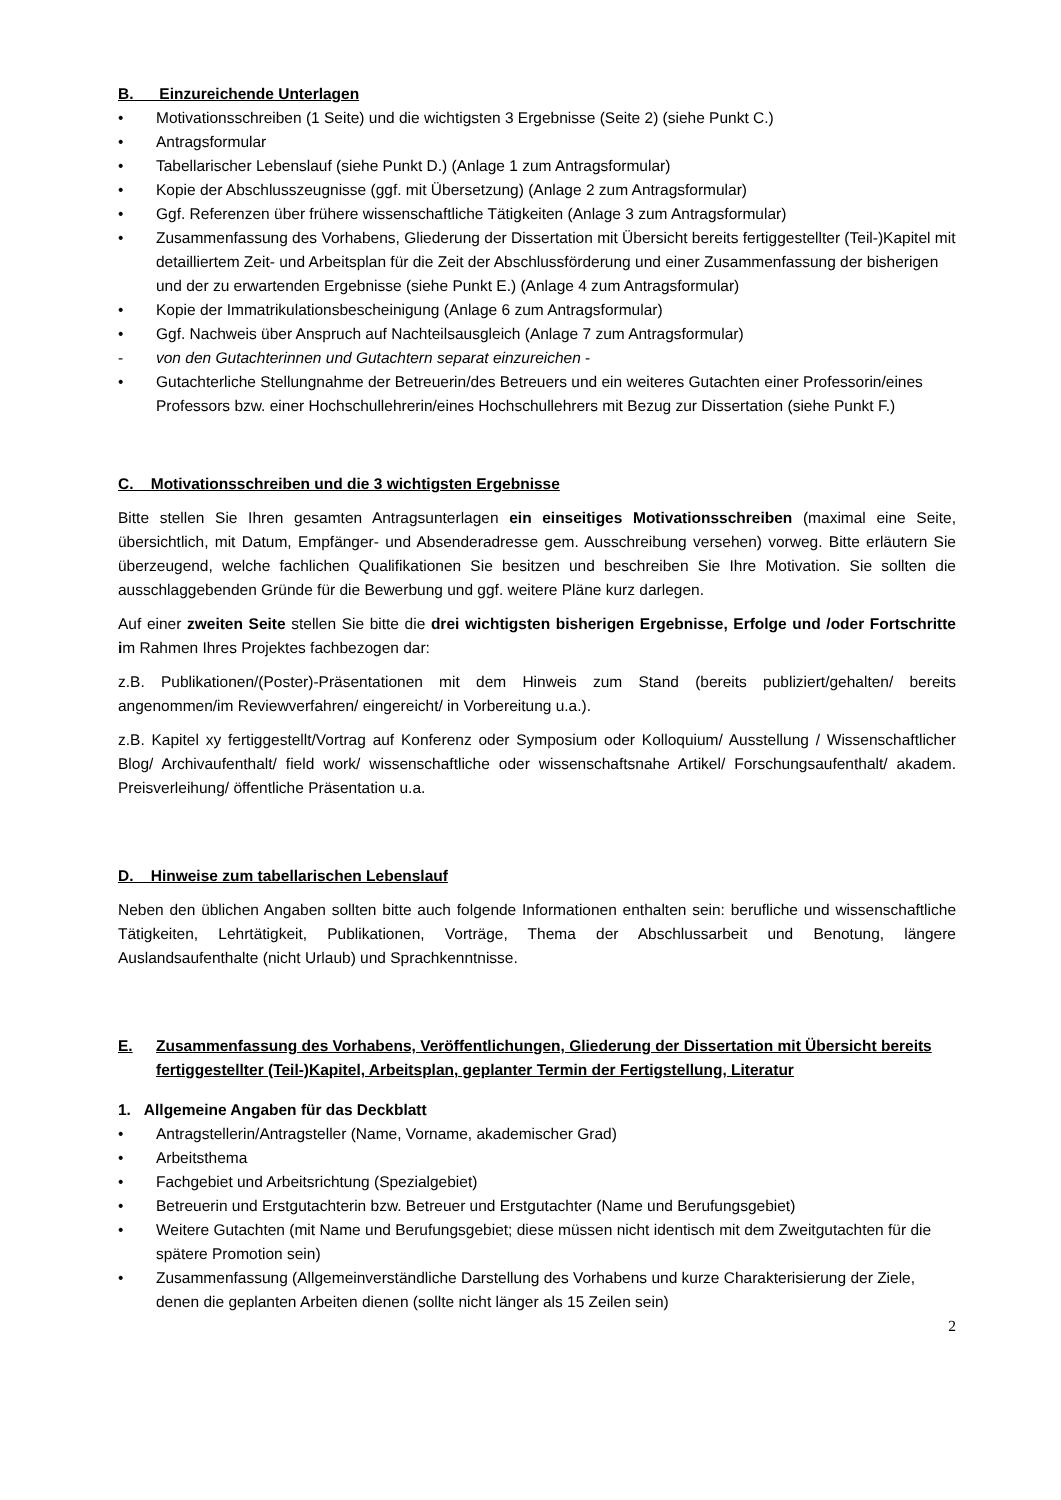B. Einzureichende Unterlagen
• Motivationsschreiben (1 Seite) und die wichtigsten 3 Ergebnisse (Seite 2) (siehe Punkt C.)
• Antragsformular
• Tabellarischer Lebenslauf (siehe Punkt D.) (Anlage 1 zum Antragsformular)
• Kopie der Abschlusszeugnisse (ggf. mit Übersetzung) (Anlage 2 zum Antragsformular)
• Ggf. Referenzen über frühere wissenschaftliche Tätigkeiten (Anlage 3 zum Antragsformular)
• Zusammenfassung des Vorhabens, Gliederung der Dissertation mit Übersicht bereits fertiggestellter (Teil-)Kapitel mit detailliertem Zeit- und Arbeitsplan für die Zeit der Abschlussförderung und einer Zusammenfassung der bisherigen und der zu erwartenden Ergebnisse (siehe Punkt E.) (Anlage 4 zum Antragsformular)
• Kopie der Immatrikulationsbescheinigung (Anlage 6 zum Antragsformular)
• Ggf. Nachweis über Anspruch auf Nachteilsausgleich (Anlage 7 zum Antragsformular)
- von den Gutachterinnen und Gutachtern separat einzureichen -
• Gutachterliche Stellungnahme der Betreuerin/des Betreuers und ein weiteres Gutachten einer Professorin/eines Professors bzw. einer Hochschullehrerin/eines Hochschullehrers mit Bezug zur Dissertation (siehe Punkt F.)
C. Motivationsschreiben und die 3 wichtigsten Ergebnisse
Bitte stellen Sie Ihren gesamten Antragsunterlagen ein einseitiges Motivationsschreiben (maximal eine Seite, übersichtlich, mit Datum, Empfänger- und Absenderadresse gem. Ausschreibung versehen) vorweg. Bitte erläutern Sie überzeugend, welche fachlichen Qualifikationen Sie besitzen und beschreiben Sie Ihre Motivation. Sie sollten die ausschlaggebenden Gründe für die Bewerbung und ggf. weitere Pläne kurz darlegen.
Auf einer zweiten Seite stellen Sie bitte die drei wichtigsten bisherigen Ergebnisse, Erfolge und /oder Fortschritte im Rahmen Ihres Projektes fachbezogen dar:
z.B. Publikationen/(Poster)-Präsentationen mit dem Hinweis zum Stand (bereits publiziert/gehalten/ bereits angenommen/im Reviewverfahren/ eingereicht/ in Vorbereitung u.a.).
z.B. Kapitel xy fertiggestellt/Vortrag auf Konferenz oder Symposium oder Kolloquium/ Ausstellung / Wissenschaftlicher Blog/ Archivaufenthalt/ field work/ wissenschaftliche oder wissenschaftsnahe Artikel/ Forschungsaufenthalt/ akadem. Preisverleihung/ öffentliche Präsentation u.a.
D. Hinweise zum tabellarischen Lebenslauf
Neben den üblichen Angaben sollten bitte auch folgende Informationen enthalten sein: berufliche und wissenschaftliche Tätigkeiten, Lehrtätigkeit, Publikationen, Vorträge, Thema der Abschlussarbeit und Benotung, längere Auslandsaufenthalte (nicht Urlaub) und Sprachkenntnisse.
E. Zusammenfassung des Vorhabens, Veröffentlichungen, Gliederung der Dissertation mit Übersicht bereits fertiggestellter (Teil-)Kapitel, Arbeitsplan, geplanter Termin der Fertigstellung, Literatur
1. Allgemeine Angaben für das Deckblatt
• Antragstellerin/Antragsteller (Name, Vorname, akademischer Grad)
• Arbeitsthema
• Fachgebiet und Arbeitsrichtung (Spezialgebiet)
• Betreuerin und Erstgutachterin bzw. Betreuer und Erstgutachter (Name und Berufungsgebiet)
• Weitere Gutachten (mit Name und Berufungsgebiet; diese müssen nicht identisch mit dem Zweitgutachten für die spätere Promotion sein)
• Zusammenfassung (Allgemeinverständliche Darstellung des Vorhabens und kurze Charakterisierung der Ziele, denen die geplanten Arbeiten dienen (sollte nicht länger als 15 Zeilen sein)
2